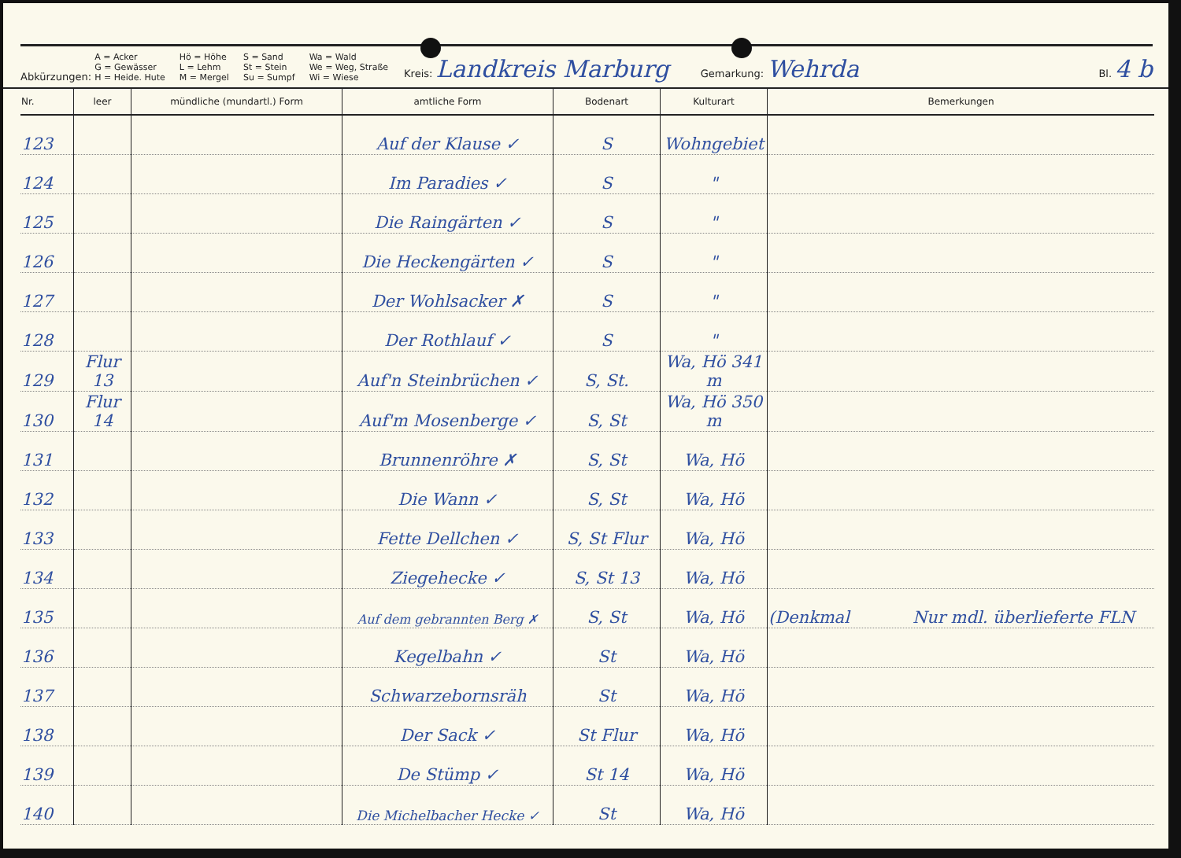Abkürzungen:
A = Acker
G = Gewässer
H = Heide. Hute
Hö = Höhe
L = Lehm
M = Mergel
S = Sand
St = Stein
Su = Sumpf
Wa = Wald
We = Weg, Straße
Wi = Wiese
Kreis: Landkreis Marburg
Gemarkung: Wehrda
Bl. 4 b
| Nr. | leer | mündliche (mundartl.) Form | amtliche Form | Bodenart | Kulturart | Bemerkungen |
| --- | --- | --- | --- | --- | --- | --- |
| 123 | | | Auf der Klause ✓ | S | Wohngebiet | |
| 124 | | | Im Paradies ✓ | S | " | |
| 125 | | | Die Raingärten ✓ | S | " | |
| 126 | | | Die Heckengärten ✓ | S | " | |
| 127 | | | Der Wohlsacker ✗ | S | " | |
| 128 | | | Der Rothlauf ✓ | S | " | |
| 129 | Flur 13 | | Auf'n Steinbrüchen ✓ | S, St. | Wa, Hö 341 m | |
| 130 | Flur 14 | | Auf'm Mosenberge ✓ | S, St | Wa, Hö 350 m | |
| 131 | | | Brunnenröhre ✗ | S, St | Wa, Hö | |
| 132 | | | Die Wann ✓ | S, St | Wa, Hö | |
| 133 | | | Fette Dellchen ✓ | S, St Flur | Wa, Hö | |
| 134 | | | Ziegehecke ✓ | S, St 13 | Wa, Hö | |
| 135 | | | Auf dem gebrannten Berg ✗ | S, St | Wa, Hö | (Denkmal Nur mdl. überlieferte FLN |
| 136 | | | Kegelbahn ✓ | St | Wa, Hö | |
| 137 | | | Schwarzebornsräh | St | Wa, Hö | |
| 138 | | | Der Sack ✓ | St Flur | Wa, Hö | |
| 139 | | | De Stümp ✓ | St 14 | Wa, Hö | |
| 140 | | | Die Michelbacher Hecke ✓ | St | Wa, Hö | |